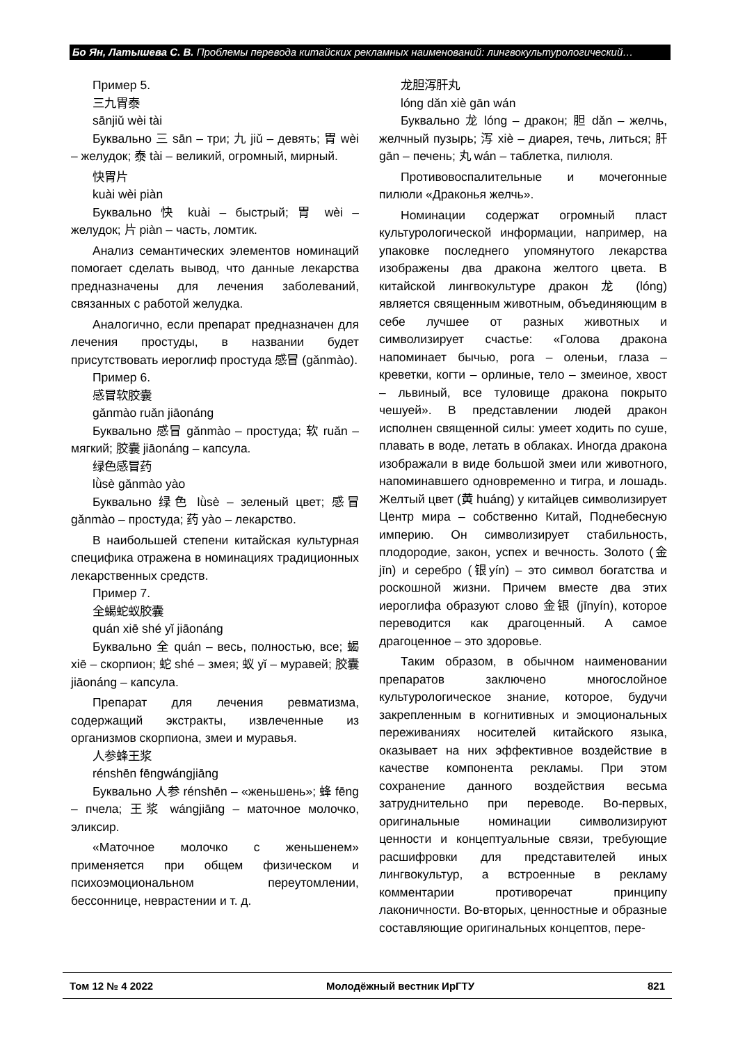Бо Ян, Латышева С. В. Проблемы перевода китайских рекламных наименований: лингвокультурологический…
Пример 5.
三九胃泰
sānjiǔ wèi tài
Буквально 三 sān – три; 九 jiǔ – девять; 胃 wèi – желудок; 泰 tài – великий, огромный, мирный.
快胃片
kuài wèi piàn
Буквально 快 kuài – быстрый; 胃 wèi – желудок; 片 piàn – часть, ломтик.
Анализ семантических элементов номинаций помогает сделать вывод, что данные лекарства предназначены для лечения заболеваний, связанных с работой желудка.
Аналогично, если препарат предназначен для лечения простуды, в названии будет присутствовать иероглиф простуда 感冒 (gǎnmào).
Пример 6.
感冒软胶囊
gǎnmào ruǎn jiāonáng
Буквально 感冒 gǎnmào – простуда; 软 ruǎn – мягкий; 胶囊 jiāonáng – капсула.
绿色感冒药
lǜsè gǎnmào yào
Буквально 绿色 lǜsè – зеленый цвет; 感冒 gǎnmào – простуда; 药 yào – лекарство.
В наибольшей степени китайская культурная специфика отражена в номинациях традиционных лекарственных средств.
Пример 7.
全蝎蛇蚁胶囊
quán xiē shé yǐ jiāonáng
Буквально 全 quán – весь, полностью, все; 蝎 xiē – скорпион; 蛇 shé – змея; 蚁 yǐ – муравей; 胶囊jiāonáng – капсула.
Препарат для лечения ревматизма, содержащий экстракты, извлеченные из организмов скорпиона, змеи и муравья.
人参蜂王浆
rénshēn fēngwángjiāng
Буквально 人参 rénshēn – «женьшень»; 蜂 fēng – пчела; 王浆 wángjiāng – маточное молочко, эликсир.
«Маточное молочко с женьшенем» применяется при общем физическом и психоэмоциональном переутомлении, бессоннице, неврастении и т. д.
龙胆泻肝丸
lóng dǎn xiè gān wán
Буквально 龙 lóng – дракон; 胆 dǎn – желчь, желчный пузырь; 泻 xiè – диарея, течь, литься; 肝 gān – печень; 丸 wán – таблетка, пилюля.
Противовоспалительные и мочегонные пилюли «Драконья желчь».
Номинации содержат огромный пласт культурологической информации, например, на упаковке последнего упомянутого лекарства изображены два дракона желтого цвета. В китайской лингвокультуре дракон 龙 (lóng) является священным животным, объединяющим в себе лучшее от разных животных и символизирует счастье: «Голова дракона напоминает бычью, рога – оленьи, глаза – креветки, когти – орлиные, тело – змеиное, хвост – львиный, все туловище дракона покрыто чешуей». В представлении людей дракон исполнен священной силы: умеет ходить по суше, плавать в воде, летать в облаках. Иногда дракона изображали в виде большой змеи или животного, напоминавшего одновременно и тигра, и лошадь. Желтый цвет (黄 huáng) у китайцев символизирует Центр мира – собственно Китай, Поднебесную империю. Он символизирует стабильность, плодородие, закон, успех и вечность. Золото (金jīn) и серебро (银yín) – это символ богатства и роскошной жизни. Причем вместе два этих иероглифа образуют слово 金银 (jīnyín), которое переводится как драгоценный. А самое драгоценное – это здоровье.
Таким образом, в обычном наименовании препаратов заключено многослойное культурологическое знание, которое, будучи закрепленным в когнитивных и эмоциональных переживаниях носителей китайского языка, оказывает на них эффективное воздействие в качестве компонента рекламы. При этом сохранение данного воздействия весьма затруднительно при переводе. Во-первых, оригинальные номинации символизируют ценности и концептуальные связи, требующие расшифровки для представителей иных лингвокультур, а встроенные в рекламу комментарии противоречат принципу лаконичности. Во-вторых, ценностные и образные составляющие оригинальных концептов, пере-
Том 12 № 4 2022 Молодёжный вестник ИрГТУ 821